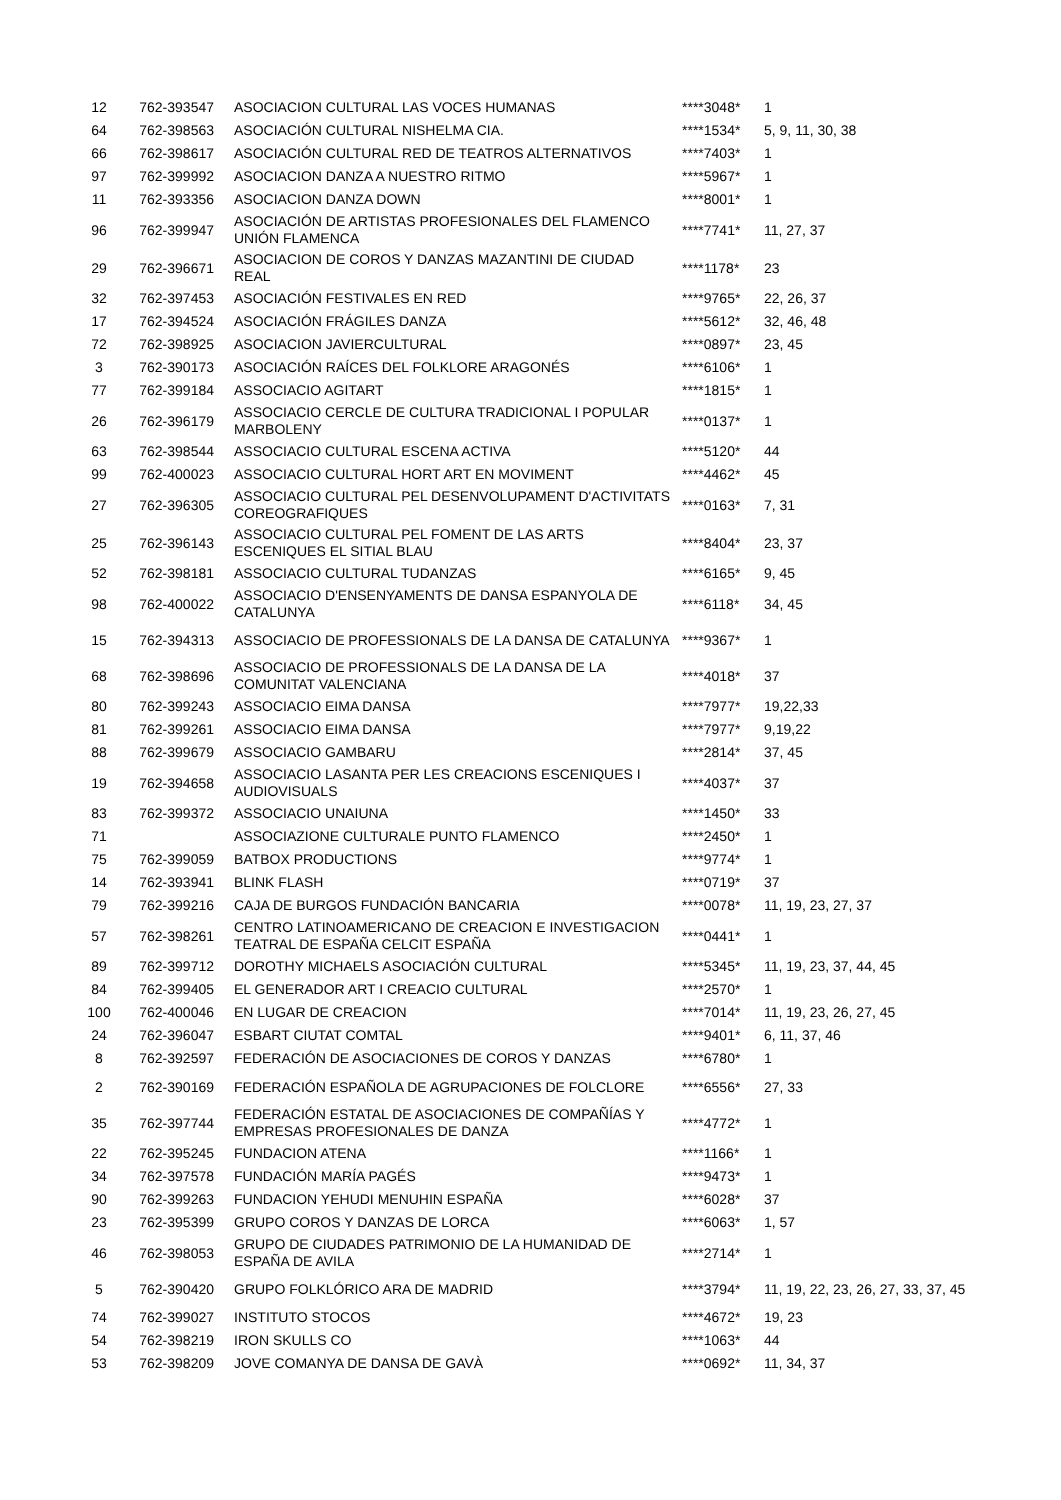| 12 | 762-393547 | ASOCIACION CULTURAL LAS VOCES HUMANAS | ****3048* | 1 |
| 64 | 762-398563 | ASOCIACIÓN CULTURAL NISHELMA CIA. | ****1534* | 5, 9, 11, 30, 38 |
| 66 | 762-398617 | ASOCIACIÓN CULTURAL RED DE TEATROS ALTERNATIVOS | ****7403* | 1 |
| 97 | 762-399992 | ASOCIACION DANZA A NUESTRO RITMO | ****5967* | 1 |
| 11 | 762-393356 | ASOCIACION DANZA DOWN | ****8001* | 1 |
| 96 | 762-399947 | ASOCIACIÓN DE ARTISTAS PROFESIONALES DEL FLAMENCO UNIÓN FLAMENCA | ****7741* | 11, 27, 37 |
| 29 | 762-396671 | ASOCIACION DE COROS Y DANZAS MAZANTINI DE CIUDAD REAL | ****1178* | 23 |
| 32 | 762-397453 | ASOCIACIÓN FESTIVALES EN RED | ****9765* | 22, 26, 37 |
| 17 | 762-394524 | ASOCIACIÓN FRÁGILES DANZA | ****5612* | 32, 46, 48 |
| 72 | 762-398925 | ASOCIACION JAVIERCULTURAL | ****0897* | 23, 45 |
| 3 | 762-390173 | ASOCIACIÓN RAÍCES DEL FOLKLORE ARAGONÉS | ****6106* | 1 |
| 77 | 762-399184 | ASSOCIACIO AGITART | ****1815* | 1 |
| 26 | 762-396179 | ASSOCIACIO CERCLE DE CULTURA TRADICIONAL I POPULAR MARBOLENY | ****0137* | 1 |
| 63 | 762-398544 | ASSOCIACIO CULTURAL ESCENA ACTIVA | ****5120* | 44 |
| 99 | 762-400023 | ASSOCIACIO CULTURAL HORT ART EN MOVIMENT | ****4462* | 45 |
| 27 | 762-396305 | ASSOCIACIO CULTURAL PEL DESENVOLUPAMENT D'ACTIVITATS COREOGRAFIQUES | ****0163* | 7, 31 |
| 25 | 762-396143 | ASSOCIACIO CULTURAL PEL FOMENT DE LAS ARTS ESCENIQUES EL SITIAL BLAU | ****8404* | 23, 37 |
| 52 | 762-398181 | ASSOCIACIO CULTURAL TUDANZAS | ****6165* | 9, 45 |
| 98 | 762-400022 | ASSOCIACIO D'ENSENYAMENTS DE DANSA ESPANYOLA DE CATALUNYA | ****6118* | 34, 45 |
| 15 | 762-394313 | ASSOCIACIO DE PROFESSIONALS DE LA DANSA DE CATALUNYA | ****9367* | 1 |
| 68 | 762-398696 | ASSOCIACIO DE PROFESSIONALS DE LA DANSA DE LA COMUNITAT VALENCIANA | ****4018* | 37 |
| 80 | 762-399243 | ASSOCIACIO EIMA DANSA | ****7977* | 19,22,33 |
| 81 | 762-399261 | ASSOCIACIO EIMA DANSA | ****7977* | 9,19,22 |
| 88 | 762-399679 | ASSOCIACIO GAMBARU | ****2814* | 37, 45 |
| 19 | 762-394658 | ASSOCIACIO LASANTA PER LES CREACIONS ESCENIQUES I AUDIOVISUALS | ****4037* | 37 |
| 83 | 762-399372 | ASSOCIACIO UNAIUNA | ****1450* | 33 |
| 71 | | ASSOCIAZIONE CULTURALE PUNTO FLAMENCO | ****2450* | 1 |
| 75 | 762-399059 | BATBOX PRODUCTIONS | ****9774* | 1 |
| 14 | 762-393941 | BLINK FLASH | ****0719* | 37 |
| 79 | 762-399216 | CAJA DE BURGOS FUNDACIÓN BANCARIA | ****0078* | 11, 19, 23, 27, 37 |
| 57 | 762-398261 | CENTRO LATINOAMERICANO DE CREACION E INVESTIGACION TEATRAL DE ESPAÑA CELCIT ESPAÑA | ****0441* | 1 |
| 89 | 762-399712 | DOROTHY MICHAELS ASOCIACIÓN CULTURAL | ****5345* | 11, 19, 23, 37, 44, 45 |
| 84 | 762-399405 | EL GENERADOR ART I CREACIO CULTURAL | ****2570* | 1 |
| 100 | 762-400046 | EN LUGAR DE CREACION | ****7014* | 11, 19, 23, 26, 27, 45 |
| 24 | 762-396047 | ESBART CIUTAT COMTAL | ****9401* | 6, 11, 37, 46 |
| 8 | 762-392597 | FEDERACIÓN DE ASOCIACIONES DE COROS Y DANZAS | ****6780* | 1 |
| 2 | 762-390169 | FEDERACIÓN ESPAÑOLA DE AGRUPACIONES DE FOLCLORE | ****6556* | 27, 33 |
| 35 | 762-397744 | FEDERACIÓN ESTATAL DE ASOCIACIONES DE COMPAÑÍAS Y EMPRESAS PROFESIONALES DE DANZA | ****4772* | 1 |
| 22 | 762-395245 | FUNDACION ATENA | ****1166* | 1 |
| 34 | 762-397578 | FUNDACIÓN MARÍA PAGÉS | ****9473* | 1 |
| 90 | 762-399263 | FUNDACION YEHUDI MENUHIN ESPAÑA | ****6028* | 37 |
| 23 | 762-395399 | GRUPO COROS Y DANZAS DE LORCA | ****6063* | 1, 57 |
| 46 | 762-398053 | GRUPO DE CIUDADES PATRIMONIO DE LA HUMANIDAD DE ESPAÑA DE AVILA | ****2714* | 1 |
| 5 | 762-390420 | GRUPO FOLKLÓRICO ARA DE MADRID | ****3794* | 11, 19, 22, 23, 26, 27, 33, 37, 45 |
| 74 | 762-399027 | INSTITUTO STOCOS | ****4672* | 19, 23 |
| 54 | 762-398219 | IRON SKULLS CO | ****1063* | 44 |
| 53 | 762-398209 | JOVE COMANYA DE DANSA DE GAVÀ | ****0692* | 11, 34, 37 |